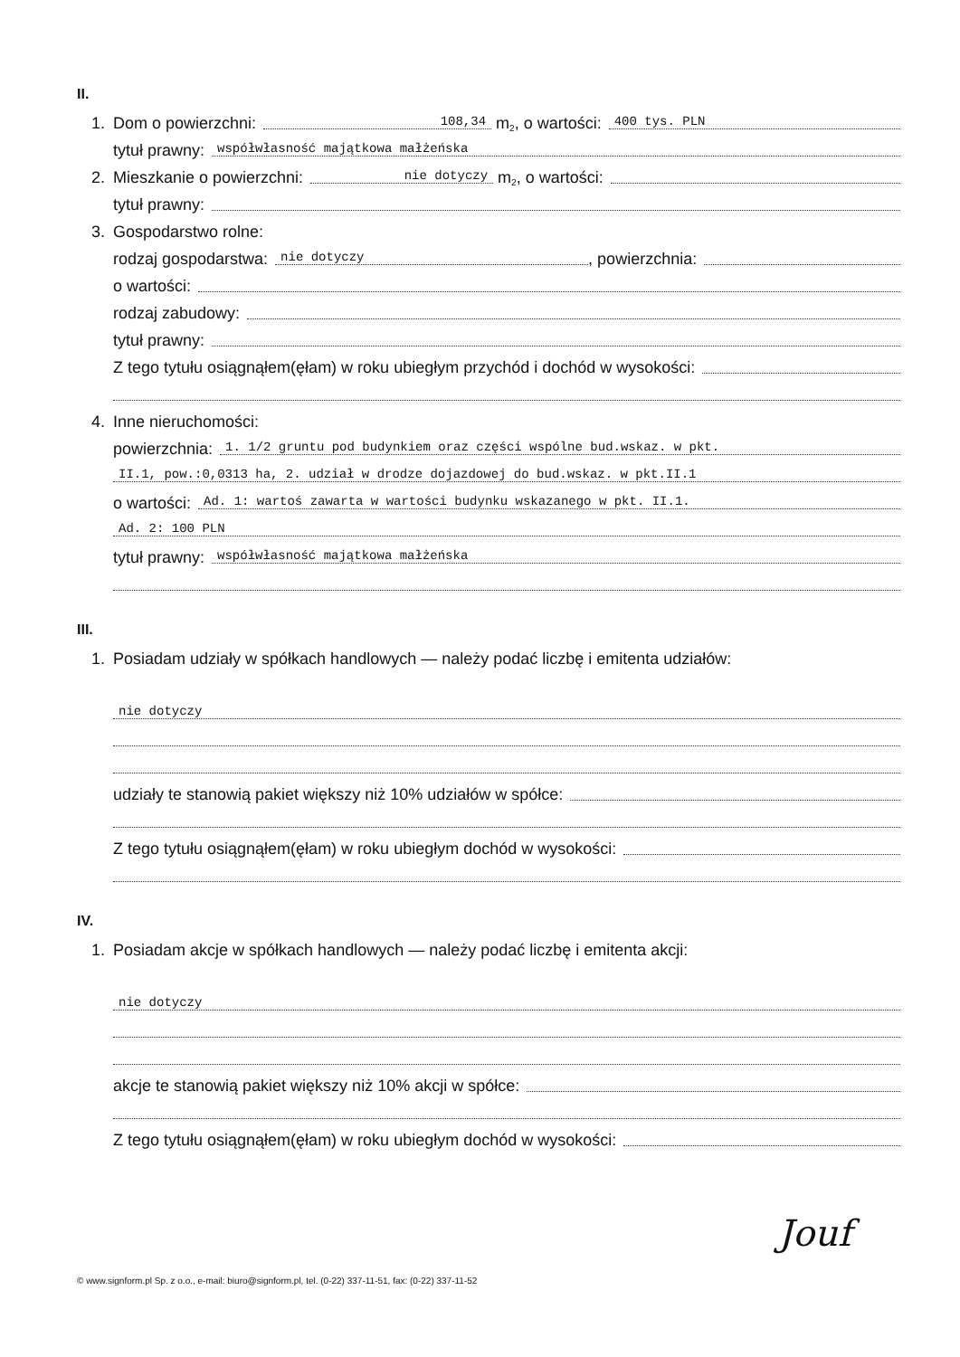II.
1. Dom o powierzchni: 108,34 m<sup>2</sup>, o wartości: 400 tys. PLN
tytuł prawny: współwłasność majątkowa małżeńska
2. Mieszkanie o powierzchni: nie dotyczy m<sup>2</sup>, o wartości:
tytuł prawny:
3. Gospodarstwo rolne:
rodzaj gospodarstwa: nie dotyczy, powierzchnia:
o wartości:
rodzaj zabudowy:
tytuł prawny:
Z tego tytułu osiągnąłem(ęłam) w roku ubiegłym przychód i dochód w wysokości:
4. Inne nieruchomości:
powierzchnia: 1. 1/2 gruntu pod budynkiem oraz części wspólne bud.wskaz. w pkt.
II.1, pow.:0,0313 ha, 2. udział w drodze dojazdowej do bud.wskaz. w pkt.II.1
o wartości: Ad. 1: wartoś zawarta w wartości budynku wskazanego w pkt. II.1.
Ad. 2: 100 PLN
tytuł prawny: współwłasność majątkowa małżeńska
III.
1. Posiadam udziały w spółkach handlowych — należy podać liczbę i emitenta udziałów:
nie dotyczy
udziały te stanowią pakiet większy niż 10% udziałów w spółce:
Z tego tytułu osiągnąłem(ęłam) w roku ubiegłym dochód w wysokości:
IV.
1. Posiadam akcje w spółkach handlowych — należy podać liczbę i emitenta akcji:
nie dotyczy
akcje te stanowią pakiet większy niż 10% akcji w spółce:
Z tego tytułu osiągnąłem(ęłam) w roku ubiegłym dochód w wysokości:
Jouf
© www.signform.pl Sp. z o.o., e-mail: biuro@signform.pl, tel. (0-22) 337-11-51, fax: (0-22) 337-11-52